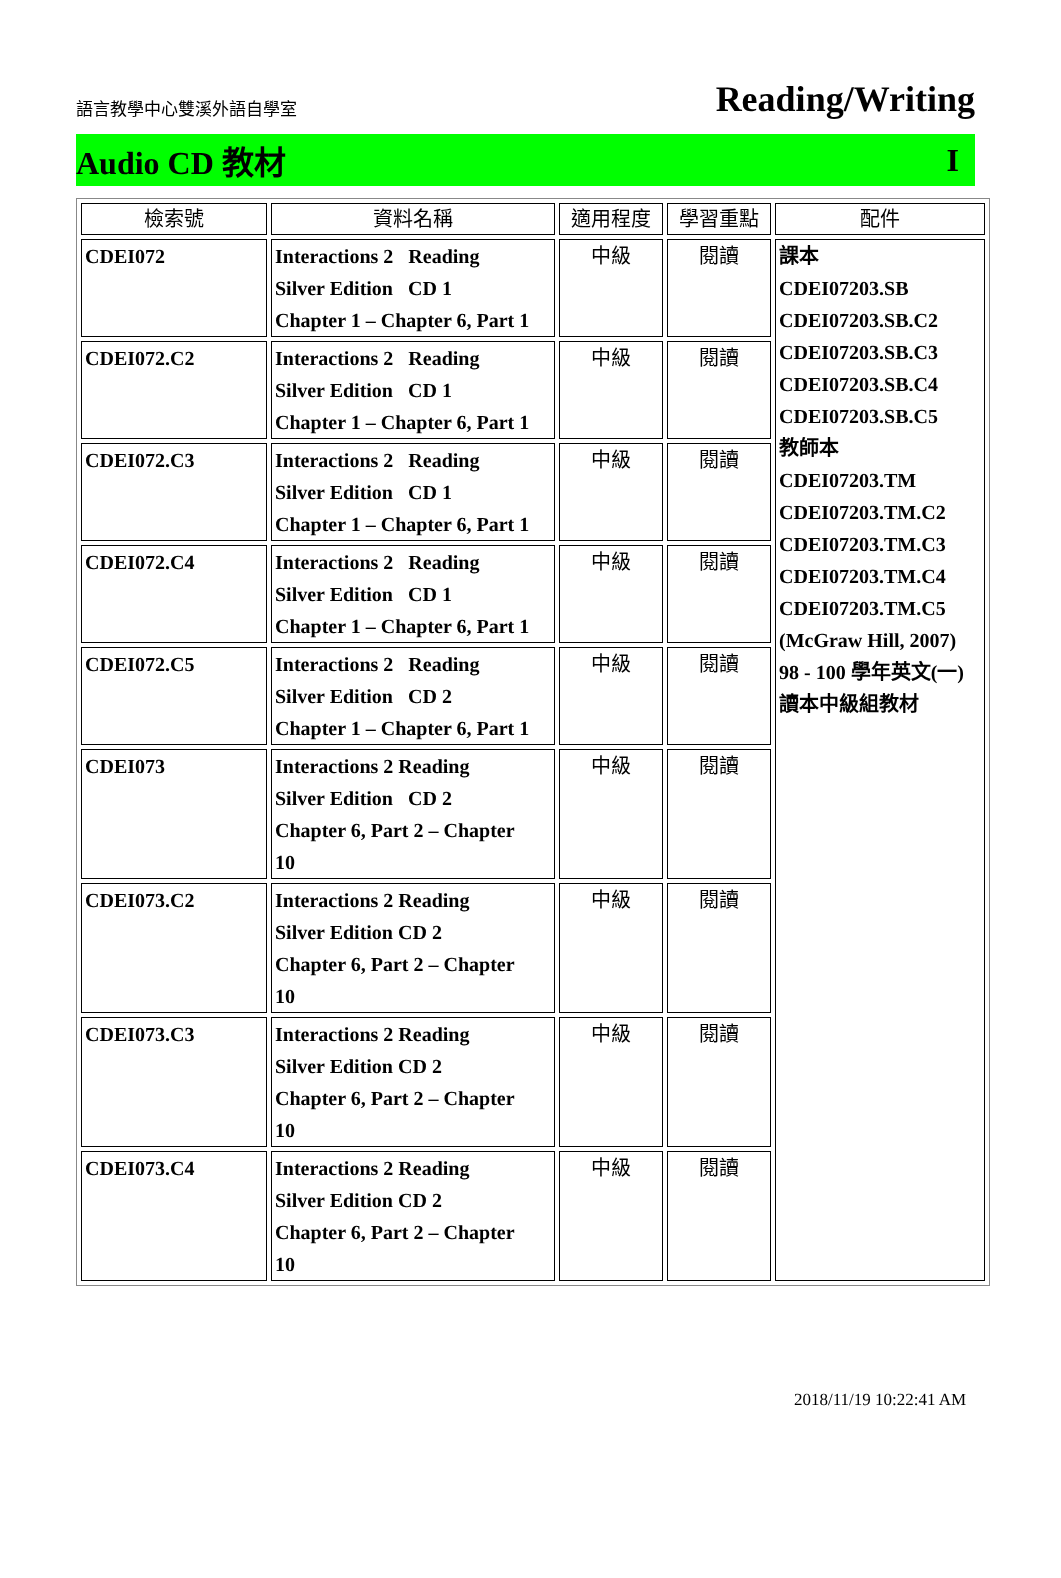語言教學中心雙溪外語自學室 Reading/Writing
Audio CD 教材 I
| 檢索號 | 資料名稱 | 適用程度 | 學習重點 | 配件 |
| --- | --- | --- | --- | --- |
| CDEI072 | Interactions 2 Reading Silver Edition CD 1 Chapter 1 – Chapter 6, Part 1 | 中級 | 閱讀 | 課本 CDEI07203.SB CDEI07203.SB.C2 CDEI07203.SB.C3 CDEI07203.SB.C4 CDEI07203.SB.C5 教師本 CDEI07203.TM CDEI07203.TM.C2 CDEI07203.TM.C3 CDEI07203.TM.C4 CDEI07203.TM.C5 (McGraw Hill, 2007) 98 - 100 學年英文(一) 讀本中級組教材 |
| CDEI072.C2 | Interactions 2 Reading Silver Edition CD 1 Chapter 1 – Chapter 6, Part 1 | 中級 | 閱讀 | |
| CDEI072.C3 | Interactions 2 Reading Silver Edition CD 1 Chapter 1 – Chapter 6, Part 1 | 中級 | 閱讀 | |
| CDEI072.C4 | Interactions 2 Reading Silver Edition CD 1 Chapter 1 – Chapter 6, Part 1 | 中級 | 閱讀 | |
| CDEI072.C5 | Interactions 2 Reading Silver Edition CD 2 Chapter 1 – Chapter 6, Part 1 | 中級 | 閱讀 | |
| CDEI073 | Interactions 2 Reading Silver Edition CD 2 Chapter 6, Part 2 – Chapter 10 | 中級 | 閱讀 | |
| CDEI073.C2 | Interactions 2 Reading Silver Edition CD 2 Chapter 6, Part 2 – Chapter 10 | 中級 | 閱讀 | |
| CDEI073.C3 | Interactions 2 Reading Silver Edition CD 2 Chapter 6, Part 2 – Chapter 10 | 中級 | 閱讀 | |
| CDEI073.C4 | Interactions 2 Reading Silver Edition CD 2 Chapter 6, Part 2 – Chapter 10 | 中級 | 閱讀 | |
2018/11/19 10:22:41 AM